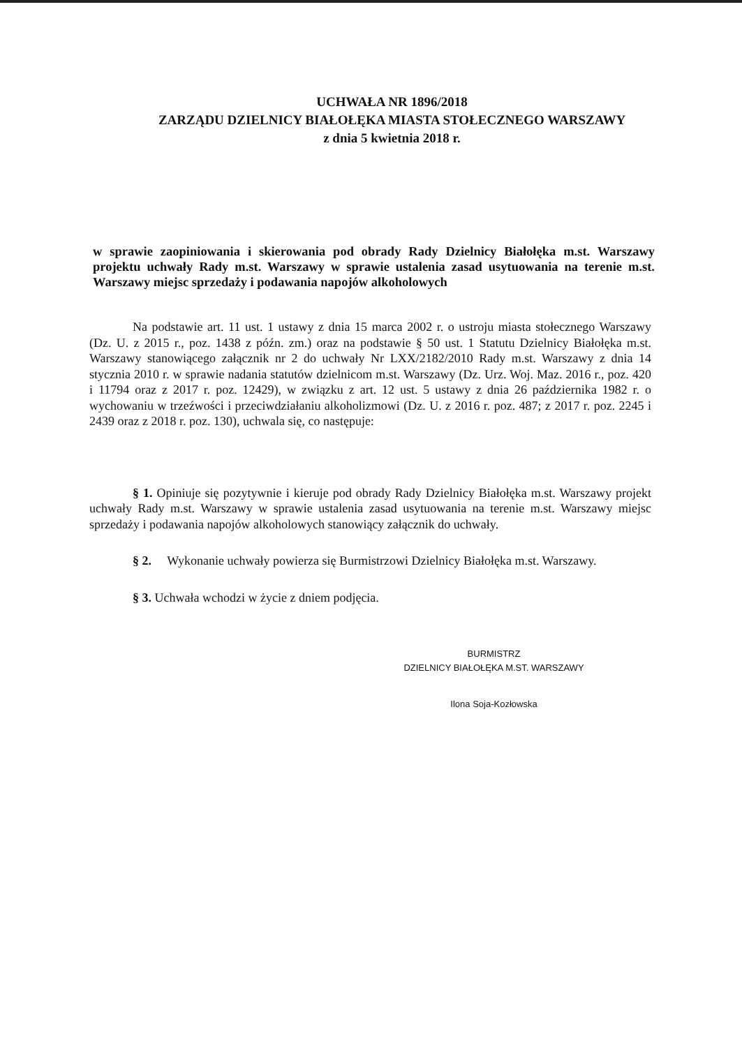UCHWAŁA NR 1896/2018
ZARZĄDU DZIELNICY BIAŁOŁĘKA MIASTA STOŁECZNEGO WARSZAWY
z dnia 5 kwietnia 2018 r.
w sprawie zaopiniowania i skierowania pod obrady Rady Dzielnicy Białołęka m.st. Warszawy projektu uchwały Rady m.st. Warszawy w sprawie ustalenia zasad usytuowania na terenie m.st. Warszawy miejsc sprzedaży i podawania napojów alkoholowych
Na podstawie art. 11 ust. 1 ustawy z dnia 15 marca 2002 r. o ustroju miasta stołecznego Warszawy (Dz. U. z 2015 r., poz. 1438 z późn. zm.) oraz na podstawie § 50 ust. 1 Statutu Dzielnicy Białołęka m.st. Warszawy stanowiącego załącznik nr 2 do uchwały Nr LXX/2182/2010 Rady m.st. Warszawy z dnia 14 stycznia 2010 r. w sprawie nadania statutów dzielnicom m.st. Warszawy (Dz. Urz. Woj. Maz. 2016 r., poz. 420 i 11794 oraz z 2017 r. poz. 12429), w związku z art. 12 ust. 5 ustawy z dnia 26 października 1982 r. o wychowaniu w trzeźwości i przeciwdziałaniu alkoholizmowi (Dz. U. z 2016 r. poz. 487; z 2017 r. poz. 2245 i 2439 oraz z 2018 r. poz. 130), uchwala się, co następuje:
§ 1. Opiniuje się pozytywnie i kieruje pod obrady Rady Dzielnicy Białołęka m.st. Warszawy projekt uchwały Rady m.st. Warszawy w sprawie ustalenia zasad usytuowania na terenie m.st. Warszawy miejsc sprzedaży i podawania napojów alkoholowych stanowiący załącznik do uchwały.
§ 2. Wykonanie uchwały powierza się Burmistrzowi Dzielnicy Białołęka m.st. Warszawy.
§ 3. Uchwała wchodzi w życie z dniem podjęcia.
BURMISTRZ
DZIELNICY BIAŁOŁĘKA M.ST. WARSZAWY
Ilona Soja-Kozłowska